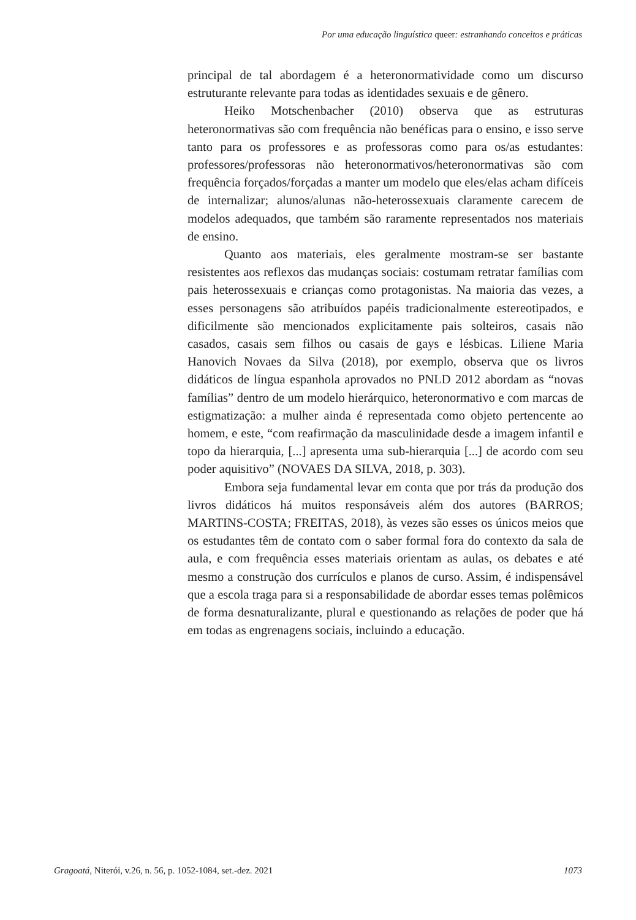Por uma educação linguística queer: estranhando conceitos e práticas
principal de tal abordagem é a heteronormatividade como um discurso estruturante relevante para todas as identidades sexuais e de gênero.
Heiko Motschenbacher (2010) observa que as estruturas heteronormativas são com frequência não benéficas para o ensino, e isso serve tanto para os professores e as professoras como para os/as estudantes: professores/professoras não heteronormativos/heteronormativas são com frequência forçados/forçadas a manter um modelo que eles/elas acham difíceis de internalizar; alunos/alunas não-heterossexuais claramente carecem de modelos adequados, que também são raramente representados nos materiais de ensino.
Quanto aos materiais, eles geralmente mostram-se ser bastante resistentes aos reflexos das mudanças sociais: costumam retratar famílias com pais heterossexuais e crianças como protagonistas. Na maioria das vezes, a esses personagens são atribuídos papéis tradicionalmente estereotipados, e dificilmente são mencionados explicitamente pais solteiros, casais não casados, casais sem filhos ou casais de gays e lésbicas. Liliene Maria Hanovich Novaes da Silva (2018), por exemplo, observa que os livros didáticos de língua espanhola aprovados no PNLD 2012 abordam as “novas famílias” dentro de um modelo hierárquico, heteronormativo e com marcas de estigmatização: a mulher ainda é representada como objeto pertencente ao homem, e este, “com reafirmação da masculinidade desde a imagem infantil e topo da hierarquia, [...] apresenta uma sub-hierarquia [...] de acordo com seu poder aquisitivo” (NOVAES DA SILVA, 2018, p. 303).
Embora seja fundamental levar em conta que por trás da produção dos livros didáticos há muitos responsáveis além dos autores (BARROS; MARTINS-COSTA; FREITAS, 2018), às vezes são esses os únicos meios que os estudantes têm de contato com o saber formal fora do contexto da sala de aula, e com frequência esses materiais orientam as aulas, os debates e até mesmo a construção dos currículos e planos de curso. Assim, é indispensável que a escola traga para si a responsabilidade de abordar esses temas polêmicos de forma desnaturalizante, plural e questionando as relações de poder que há em todas as engrenagens sociais, incluindo a educação.
Gragoatá, Niterói, v.26, n. 56, p. 1052-1084, set.-dez. 2021 1073